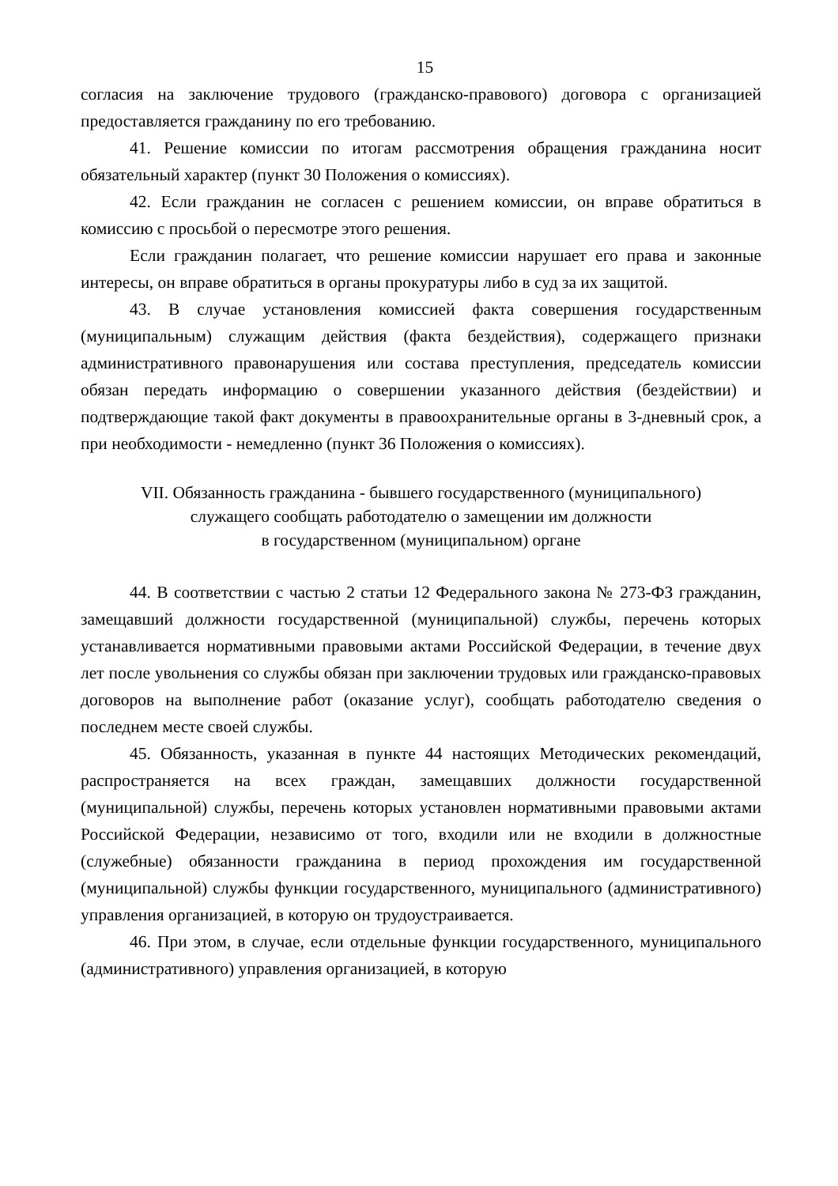15
согласия на заключение трудового (гражданско-правового) договора с организацией предоставляется гражданину по его требованию.
41. Решение комиссии по итогам рассмотрения обращения гражданина носит обязательный характер (пункт 30 Положения о комиссиях).
42. Если гражданин не согласен с решением комиссии, он вправе обратиться в комиссию с просьбой о пересмотре этого решения.
Если гражданин полагает, что решение комиссии нарушает его права и законные интересы, он вправе обратиться в органы прокуратуры либо в суд за их защитой.
43. В случае установления комиссией факта совершения государственным (муниципальным) служащим действия (факта бездействия), содержащего признаки административного правонарушения или состава преступления, председатель комиссии обязан передать информацию о совершении указанного действия (бездействии) и подтверждающие такой факт документы в правоохранительные органы в 3-дневный срок, а при необходимости - немедленно (пункт 36 Положения о комиссиях).
VII. Обязанность гражданина - бывшего государственного (муниципального)
служащего сообщать работодателю о замещении им должности
в государственном (муниципальном) органе
44. В соответствии с частью 2 статьи 12 Федерального закона № 273-ФЗ гражданин, замещавший должности государственной (муниципальной) службы, перечень которых устанавливается нормативными правовыми актами Российской Федерации, в течение двух лет после увольнения со службы обязан при заключении трудовых или гражданско-правовых договоров на выполнение работ (оказание услуг), сообщать работодателю сведения о последнем месте своей службы.
45. Обязанность, указанная в пункте 44 настоящих Методических рекомендаций, распространяется на всех граждан, замещавших должности государственной (муниципальной) службы, перечень которых установлен нормативными правовыми актами Российской Федерации, независимо от того, входили или не входили в должностные (служебные) обязанности гражданина в период прохождения им государственной (муниципальной) службы функции государственного, муниципального (административного) управления организацией, в которую он трудоустраивается.
46. При этом, в случае, если отдельные функции государственного, муниципального (административного) управления организацией, в которую